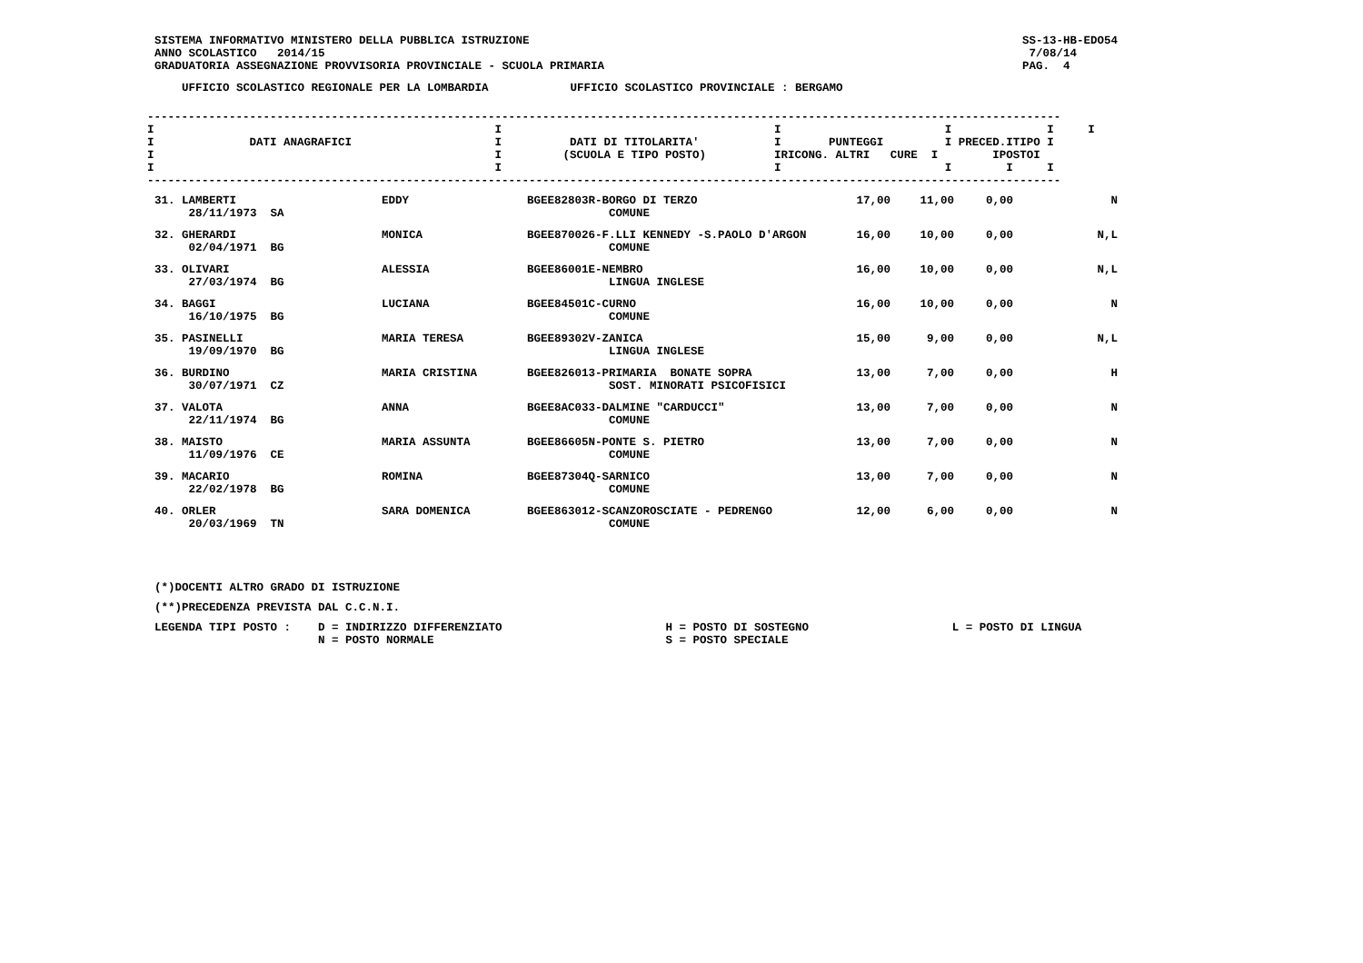SISTEMA INFORMATIVO MINISTERO DELLA PUBBLICA ISTRUZIONE
ANNO SCOLASTICO   2014/15
GRADUATORIA ASSEGNAZIONE PROVVISORIA PROVINCIALE - SCUOLA PRIMARIA
SS-13-HB-EDO54
 7/08/14
PAG.  4
    UFFICIO SCOLASTICO REGIONALE PER LA LOMBARDIA            UFFICIO SCOLASTICO PROVINCIALE : BERGAMO
--------------------------------------------------------------------------------------------------------------------------------------
I                                                  I                                        I                        I              I     I
I              DATI ANAGRAFICI                     I          DATI DI TITOLARITA'           I       PUNTEGGI         I PRECED.ITIPO I
I                                                  I         (SCUOLA E TIPO POSTO)          IRICONG. ALTRI   CURE  I        IPOSTOI
I                                                  I                                        I                        I        I     I
--------------------------------------------------------------------------------------------------------------------------------------
| 31. LAMBERTI 28/11/1973 SA | EDDY | BGEE82803R-BORGO DI TERZO COMUNE | 17,00 | 11,00 | 0,00 | N |
| 32. GHERARDI 02/04/1971 BG | MONICA | BGEE870026-F.LLI KENNEDY -S.PAOLO D'ARGON COMUNE | 16,00 | 10,00 | 0,00 | N,L |
| 33. OLIVARI 27/03/1974 BG | ALESSIA | BGEE86001E-NEMBRO LINGUA INGLESE | 16,00 | 10,00 | 0,00 | N,L |
| 34. BAGGI 16/10/1975 BG | LUCIANA | BGEE84501C-CURNO COMUNE | 16,00 | 10,00 | 0,00 | N |
| 35. PASINELLI 19/09/1970 BG | MARIA TERESA | BGEE89302V-ZANICA LINGUA INGLESE | 15,00 | 9,00 | 0,00 | N,L |
| 36. BURDINO 30/07/1971 CZ | MARIA CRISTINA | BGEE826013-PRIMARIA BONATE SOPRA SOST. MINORATI PSICOFISICI | 13,00 | 7,00 | 0,00 | H |
| 37. VALOTA 22/11/1974 BG | ANNA | BGEE8AC033-DALMINE "CARDUCCI" COMUNE | 13,00 | 7,00 | 0,00 | N |
| 38. MAISTO 11/09/1976 CE | MARIA ASSUNTA | BGEE86605N-PONTE S. PIETRO COMUNE | 13,00 | 7,00 | 0,00 | N |
| 39. MACARIO 22/02/1978 BG | ROMINA | BGEE87304Q-SARNICO COMUNE | 13,00 | 7,00 | 0,00 | N |
| 40. ORLER 20/03/1969 TN | SARA DOMENICA | BGEE863012-SCANZOROSCIATE - PEDRENGO COMUNE | 12,00 | 6,00 | 0,00 | N |
(*)DOCENTI ALTRO GRADO DI ISTRUZIONE
(**)PRECEDENZA PREVISTA DAL C.C.N.I.
LEGENDA TIPI POSTO :    D = INDIRIZZO DIFFERENZIATO                        H = POSTO DI SOSTEGNO                     L = POSTO DI LINGUA
                        N = POSTO NORMALE                                  S = POSTO SPECIALE